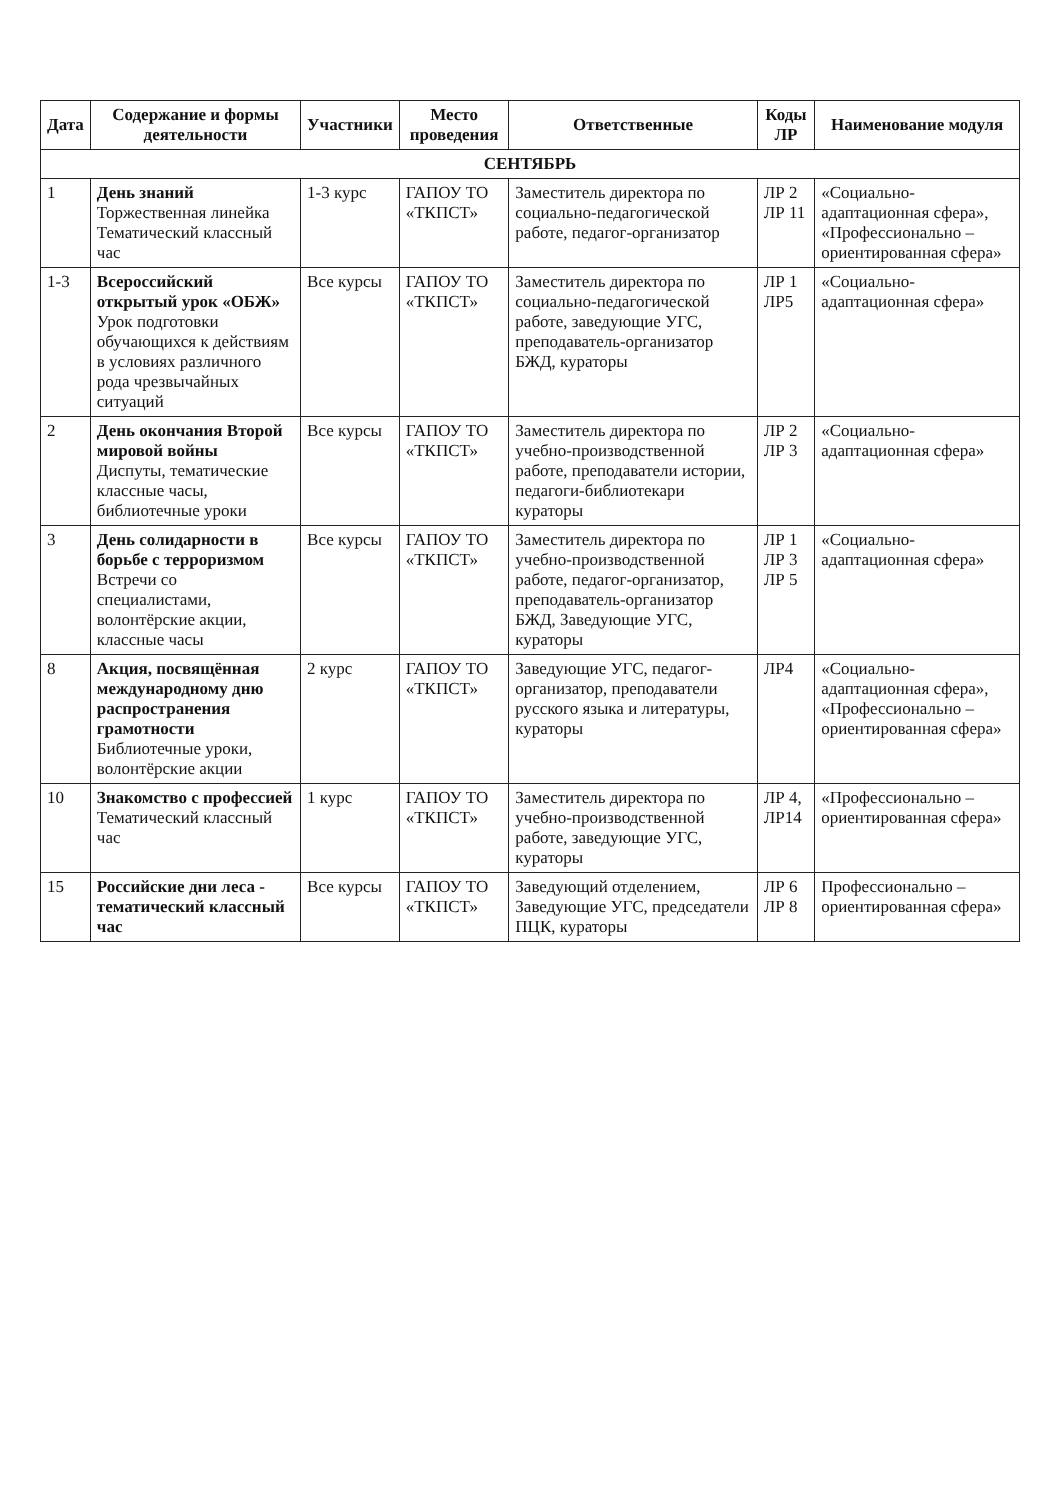| Дата | Содержание и формы деятельности | Участники | Место проведения | Ответственные | Коды ЛР | Наименование модуля |
| --- | --- | --- | --- | --- | --- | --- |
| СЕНТЯБРЬ | | | | | | |
| 1 | День знаний Торжественная линейка Тематический классный час | 1-3 курс | ГАПОУ ТО «ТКПСТ» | Заместитель директора по социально-педагогической работе, педагог-организатор | ЛР 2 ЛР 11 | «Социально-адаптационная сфера», «Профессионально – ориентированная сфера» |
| 1-3 | Всероссийский открытый урок «ОБЖ» Урок подготовки обучающихся к действиям в условиях различного рода чрезвычайных ситуаций | Все курсы | ГАПОУ ТО «ТКПСТ» | Заместитель директора по социально-педагогической работе, заведующие УГС, преподаватель-организатор БЖД, кураторы | ЛР 1 ЛР5 | «Социально-адаптационная сфера» |
| 2 | День окончания Второй мировой войны Диспуты, тематические классные часы, библиотечные уроки | Все курсы | ГАПОУ ТО «ТКПСТ» | Заместитель директора по учебно-производственной работе, преподаватели истории, педагоги-библиотекари кураторы | ЛР 2 ЛР 3 | «Социально-адаптационная сфера» |
| 3 | День солидарности в борьбе с терроризмом Встречи со специалистами, волонтёрские акции, классные часы | Все курсы | ГАПОУ ТО «ТКПСТ» | Заместитель директора по учебно-производственной работе, педагог-организатор, преподаватель-организатор БЖД, Заведующие УГС, кураторы | ЛР 1 ЛР 3 ЛР 5 | «Социально-адаптационная сфера» |
| 8 | Акция, посвящённая международному дню распространения грамотности Библиотечные уроки, волонтёрские акции | 2 курс | ГАПОУ ТО «ТКПСТ» | Заведующие УГС, педагог-организатор, преподаватели русского языка и литературы, кураторы | ЛР4 | «Социально-адаптационная сфера», «Профессионально – ориентированная сфера» |
| 10 | Знакомство с профессией Тематический классный час | 1 курс | ГАПОУ ТО «ТКПСТ» | Заместитель директора по учебно-производственной работе, заведующие УГС, кураторы | ЛР 4, ЛР14 | «Профессионально – ориентированная сфера» |
| 15 | Российские дни леса - тематический классный час | Все курсы | ГАПОУ ТО «ТКПСТ» | Заведующий отделением, Заведующие УГС, председатели ПЦК, кураторы | ЛР 6 ЛР 8 | Профессионально – ориентированная сфера» |